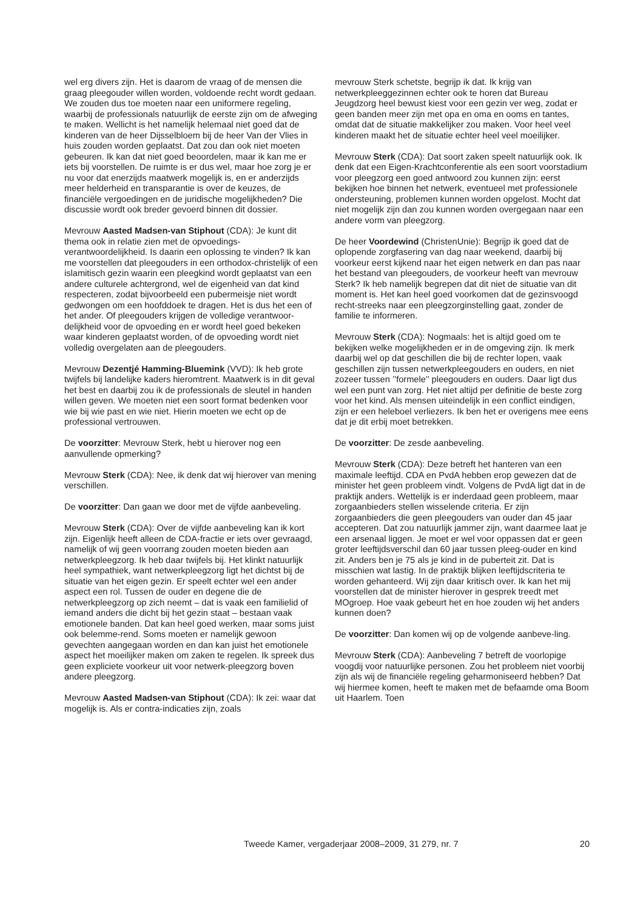wel erg divers zijn. Het is daarom de vraag of de mensen die graag pleegouder willen worden, voldoende recht wordt gedaan. We zouden dus toe moeten naar een uniformere regeling, waarbij de professionals natuurlijk de eerste zijn om de afweging te maken. Wellicht is het namelijk helemaal niet goed dat de kinderen van de heer Dijsselbloem bij de heer Van der Vlies in huis zouden worden geplaatst. Dat zou dan ook niet moeten gebeuren. Ik kan dat niet goed beoordelen, maar ik kan me er iets bij voorstellen. De ruimte is er dus wel, maar hoe zorg je er nu voor dat enerzijds maatwerk mogelijk is, en er anderzijds meer helderheid en transparantie is over de keuzes, de financiële vergoedingen en de juridische mogelijkheden? Die discussie wordt ook breder gevoerd binnen dit dossier.
Mevrouw Aasted Madsen-van Stiphout (CDA): Je kunt dit thema ook in relatie zien met de opvoedings-verantwoordelijkheid. Is daarin een oplossing te vinden? Ik kan me voorstellen dat pleegouders in een orthodox-christelijk of een islamitisch gezin waarin een pleegkind wordt geplaatst van een andere culturele achtergrond, wel de eigenheid van dat kind respecteren, zodat bijvoorbeeld een pubermeisje niet wordt gedwongen om een hoofddoek te dragen. Het is dus het een of het ander. Of pleegouders krijgen de volledige verantwoor-delijkheid voor de opvoeding en er wordt heel goed bekeken waar kinderen geplaatst worden, of de opvoeding wordt niet volledig overgelaten aan de pleegouders.
Mevrouw Dezentjé Hamming-Bluemink (VVD): Ik heb grote twijfels bij landelijke kaders hieromtrent. Maatwerk is in dit geval het best en daarbij zou ik de professionals de sleutel in handen willen geven. We moeten niet een soort format bedenken voor wie bij wie past en wie niet. Hierin moeten we echt op de professional vertrouwen.
De voorzitter: Mevrouw Sterk, hebt u hierover nog een aanvullende opmerking?
Mevrouw Sterk (CDA): Nee, ik denk dat wij hierover van mening verschillen.
De voorzitter: Dan gaan we door met de vijfde aanbeveling.
Mevrouw Sterk (CDA): Over de vijfde aanbeveling kan ik kort zijn. Eigenlijk heeft alleen de CDA-fractie er iets over gevraagd, namelijk of wij geen voorrang zouden moeten bieden aan netwerkpleegzorg. Ik heb daar twijfels bij. Het klinkt natuurlijk heel sympathiek, want netwerkpleegzorg ligt het dichtst bij de situatie van het eigen gezin. Er speelt echter wel een ander aspect een rol. Tussen de ouder en degene die de netwerkpleegzorg op zich neemt – dat is vaak een familielid of iemand anders die dicht bij het gezin staat – bestaan vaak emotionele banden. Dat kan heel goed werken, maar soms juist ook belemme-rend. Soms moeten er namelijk gewoon gevechten aangegaan worden en dan kan juist het emotionele aspect het moeilijker maken om zaken te regelen. Ik spreek dus geen expliciete voorkeur uit voor netwerk-pleegzorg boven andere pleegzorg.
Mevrouw Aasted Madsen-van Stiphout (CDA): Ik zei: waar dat mogelijk is. Als er contra-indicaties zijn, zoals
mevrouw Sterk schetste, begrijp ik dat. Ik krijg van netwerkpleeggezinnen echter ook te horen dat Bureau Jeugdzorg heel bewust kiest voor een gezin ver weg, zodat er geen banden meer zijn met opa en oma en ooms en tantes, omdat dat de situatie makkelijker zou maken. Voor heel veel kinderen maakt het de situatie echter heel veel moeilijker.
Mevrouw Sterk (CDA): Dat soort zaken speelt natuurlijk ook. Ik denk dat een Eigen-Krachtconferentie als een soort voorstadium voor pleegzorg een goed antwoord zou kunnen zijn: eerst bekijken hoe binnen het netwerk, eventueel met professionele ondersteuning, problemen kunnen worden opgelost. Mocht dat niet mogelijk zijn dan zou kunnen worden overgegaan naar een andere vorm van pleegzorg.
De heer Voordewind (ChristenUnie): Begrijp ik goed dat de oplopende zorgfasering van dag naar weekend, daarbij bij voorkeur eerst kijkend naar het eigen netwerk en dan pas naar het bestand van pleegouders, de voorkeur heeft van mevrouw Sterk? Ik heb namelijk begrepen dat dit niet de situatie van dit moment is. Het kan heel goed voorkomen dat de gezinsvoogd recht-streeks naar een pleegzorginstelling gaat, zonder de familie te informeren.
Mevrouw Sterk (CDA): Nogmaals: het is altijd goed om te bekijken welke mogelijkheden er in de omgeving zijn. Ik merk daarbij wel op dat geschillen die bij de rechter lopen, vaak geschillen zijn tussen netwerkpleegouders en ouders, en niet zozeer tussen ’’formele’’ pleegouders en ouders. Daar ligt dus wel een punt van zorg. Het niet altijd per definitie de beste zorg voor het kind. Als mensen uiteindelijk in een conflict eindigen, zijn er een heleboel verliezers. Ik ben het er overigens mee eens dat je dit erbij moet betrekken.
De voorzitter: De zesde aanbeveling.
Mevrouw Sterk (CDA): Deze betreft het hanteren van een maximale leeftijd. CDA en PvdA hebben erop gewezen dat de minister het geen probleem vindt. Volgens de PvdA ligt dat in de praktijk anders. Wettelijk is er inderdaad geen probleem, maar zorgaanbieders stellen wisselende criteria. Er zijn zorgaanbieders die geen pleegouders van ouder dan 45 jaar accepteren. Dat zou natuurlijk jammer zijn, want daarmee laat je een arsenaal liggen. Je moet er wel voor oppassen dat er geen groter leeftijdsverschil dan 60 jaar tussen pleeg-ouder en kind zit. Anders ben je 75 als je kind in de puberteit zit. Dat is misschien wat lastig. In de praktijk blijken leeftijdscriteria te worden gehanteerd. Wij zijn daar kritisch over. Ik kan het mij voorstellen dat de minister hierover in gesprek treedt met MOgroep. Hoe vaak gebeurt het en hoe zouden wij het anders kunnen doen?
De voorzitter: Dan komen wij op de volgende aanbeve-ling.
Mevrouw Sterk (CDA): Aanbeveling 7 betreft de voorlopige voogdij voor natuurlijke personen. Zou het probleem niet voorbij zijn als wij de financiële regeling geharmoniseerd hebben? Dat wij hiermee komen, heeft te maken met de befaamde oma Boom uit Haarlem. Toen
Tweede Kamer, vergaderjaar 2008–2009, 31 279, nr. 7 20